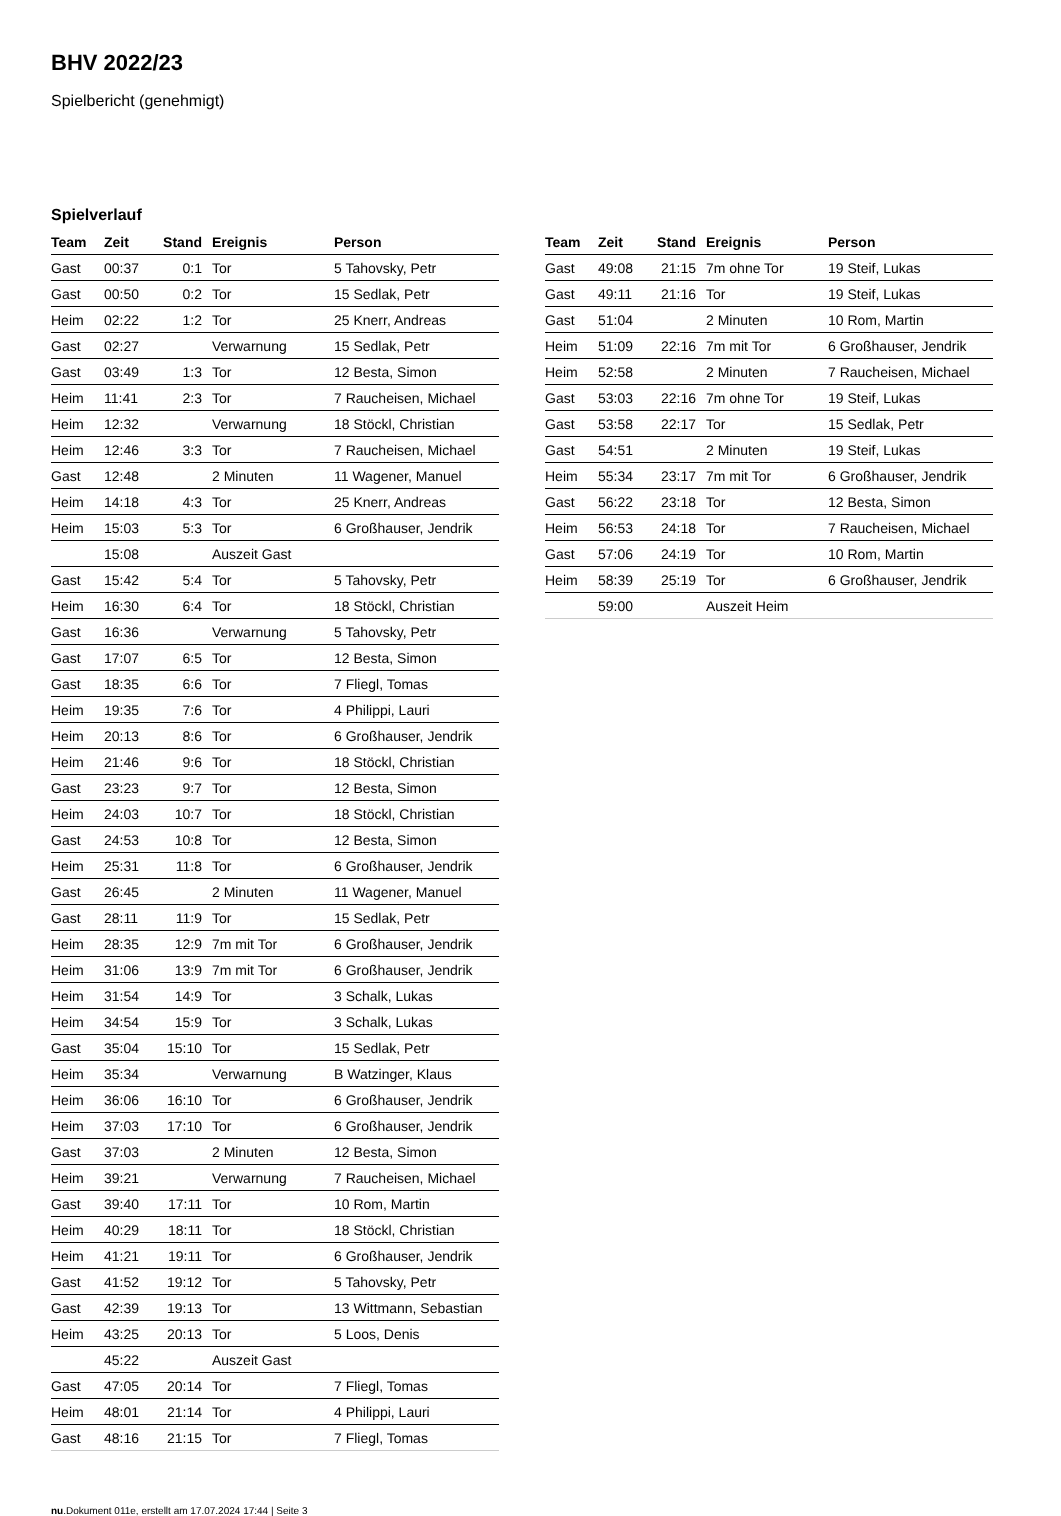BHV 2022/23
Spielbericht (genehmigt)
Spielverlauf
| Team | Zeit | Stand | Ereignis | Person |
| --- | --- | --- | --- | --- |
| Gast | 00:37 | 0:1 | Tor | 5 Tahovsky, Petr |
| Gast | 00:50 | 0:2 | Tor | 15 Sedlak, Petr |
| Heim | 02:22 | 1:2 | Tor | 25 Knerr, Andreas |
| Gast | 02:27 | | Verwarnung | 15 Sedlak, Petr |
| Gast | 03:49 | 1:3 | Tor | 12 Besta, Simon |
| Heim | 11:41 | 2:3 | Tor | 7 Raucheisen, Michael |
| Heim | 12:32 | | Verwarnung | 18 Stöckl, Christian |
| Heim | 12:46 | 3:3 | Tor | 7 Raucheisen, Michael |
| Gast | 12:48 | | 2 Minuten | 11 Wagener, Manuel |
| Heim | 14:18 | 4:3 | Tor | 25 Knerr, Andreas |
| Heim | 15:03 | 5:3 | Tor | 6 Großhauser, Jendrik |
| | 15:08 | | Auszeit Gast | |
| Gast | 15:42 | 5:4 | Tor | 5 Tahovsky, Petr |
| Heim | 16:30 | 6:4 | Tor | 18 Stöckl, Christian |
| Gast | 16:36 | | Verwarnung | 5 Tahovsky, Petr |
| Gast | 17:07 | 6:5 | Tor | 12 Besta, Simon |
| Gast | 18:35 | 6:6 | Tor | 7 Fliegl, Tomas |
| Heim | 19:35 | 7:6 | Tor | 4 Philippi, Lauri |
| Heim | 20:13 | 8:6 | Tor | 6 Großhauser, Jendrik |
| Heim | 21:46 | 9:6 | Tor | 18 Stöckl, Christian |
| Gast | 23:23 | 9:7 | Tor | 12 Besta, Simon |
| Heim | 24:03 | 10:7 | Tor | 18 Stöckl, Christian |
| Gast | 24:53 | 10:8 | Tor | 12 Besta, Simon |
| Heim | 25:31 | 11:8 | Tor | 6 Großhauser, Jendrik |
| Gast | 26:45 | | 2 Minuten | 11 Wagener, Manuel |
| Gast | 28:11 | 11:9 | Tor | 15 Sedlak, Petr |
| Heim | 28:35 | 12:9 | 7m mit Tor | 6 Großhauser, Jendrik |
| Heim | 31:06 | 13:9 | 7m mit Tor | 6 Großhauser, Jendrik |
| Heim | 31:54 | 14:9 | Tor | 3 Schalk, Lukas |
| Heim | 34:54 | 15:9 | Tor | 3 Schalk, Lukas |
| Gast | 35:04 | 15:10 | Tor | 15 Sedlak, Petr |
| Heim | 35:34 | | Verwarnung | B Watzinger, Klaus |
| Heim | 36:06 | 16:10 | Tor | 6 Großhauser, Jendrik |
| Heim | 37:03 | 17:10 | Tor | 6 Großhauser, Jendrik |
| Gast | 37:03 | | 2 Minuten | 12 Besta, Simon |
| Heim | 39:21 | | Verwarnung | 7 Raucheisen, Michael |
| Gast | 39:40 | 17:11 | Tor | 10 Rom, Martin |
| Heim | 40:29 | 18:11 | Tor | 18 Stöckl, Christian |
| Heim | 41:21 | 19:11 | Tor | 6 Großhauser, Jendrik |
| Gast | 41:52 | 19:12 | Tor | 5 Tahovsky, Petr |
| Gast | 42:39 | 19:13 | Tor | 13 Wittmann, Sebastian |
| Heim | 43:25 | 20:13 | Tor | 5 Loos, Denis |
| | 45:22 | | Auszeit Gast | |
| Gast | 47:05 | 20:14 | Tor | 7 Fliegl, Tomas |
| Heim | 48:01 | 21:14 | Tor | 4 Philippi, Lauri |
| Gast | 48:16 | 21:15 | Tor | 7 Fliegl, Tomas |
| Team | Zeit | Stand | Ereignis | Person |
| --- | --- | --- | --- | --- |
| Gast | 49:08 | 21:15 | 7m ohne Tor | 19 Steif, Lukas |
| Gast | 49:11 | 21:16 | Tor | 19 Steif, Lukas |
| Gast | 51:04 | | 2 Minuten | 10 Rom, Martin |
| Heim | 51:09 | 22:16 | 7m mit Tor | 6 Großhauser, Jendrik |
| Heim | 52:58 | | 2 Minuten | 7 Raucheisen, Michael |
| Gast | 53:03 | 22:16 | 7m ohne Tor | 19 Steif, Lukas |
| Gast | 53:58 | 22:17 | Tor | 15 Sedlak, Petr |
| Gast | 54:51 | | 2 Minuten | 19 Steif, Lukas |
| Heim | 55:34 | 23:17 | 7m mit Tor | 6 Großhauser, Jendrik |
| Gast | 56:22 | 23:18 | Tor | 12 Besta, Simon |
| Heim | 56:53 | 24:18 | Tor | 7 Raucheisen, Michael |
| Gast | 57:06 | 24:19 | Tor | 10 Rom, Martin |
| Heim | 58:39 | 25:19 | Tor | 6 Großhauser, Jendrik |
| | 59:00 | | Auszeit Heim | |
nu.Dokument 011e, erstellt am 17.07.2024 17:44 | Seite 3